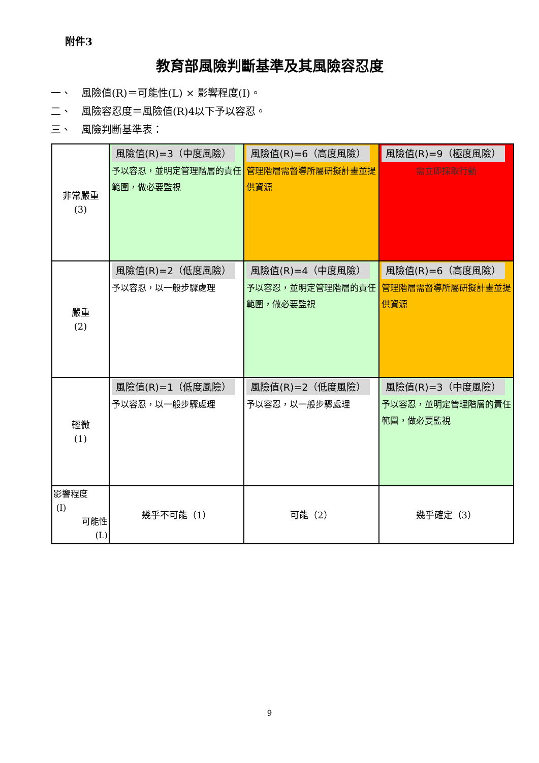附件3
教育部風險判斷基準及其風險容忍度
一、　風險值(R)＝可能性(L) × 影響程度(I)。
二、　風險容忍度＝風險值(R)4以下予以容忍。
三、　風險判斷基準表：
| 非常嚴重 (3) | 風險值(R)=3（中度風險） 予以容忍，並明定管理階層的責任範圍，做必要監視 | 風險值(R)=6（高度風險） 管理階層需督導所屬研擬計畫並提供資源 | 風險值(R)=9（極度風險） 需立即採取行動 |
| 嚴重 (2) | 風險值(R)=2（低度風險） 予以容忍，以一般步驟處理 | 風險值(R)=4（中度風險） 予以容忍，並明定管理階層的責任範圍，做必要監視 | 風險值(R)=6（高度風險） 管理階層需督導所屬研擬計畫並提供資源 |
| 輕微 (1) | 風險值(R)=1（低度風險） 予以容忍，以一般步驟處理 | 風險值(R)=2（低度風險） 予以容忍，以一般步驟處理 | 風險值(R)=3（中度風險） 予以容忍，並明定管理階層的責任範圍，做必要監視 |
| 影響程度 (I) 可能性 (L) | 幾乎不可能（1） | 可能（2） | 幾乎確定（3） |
9